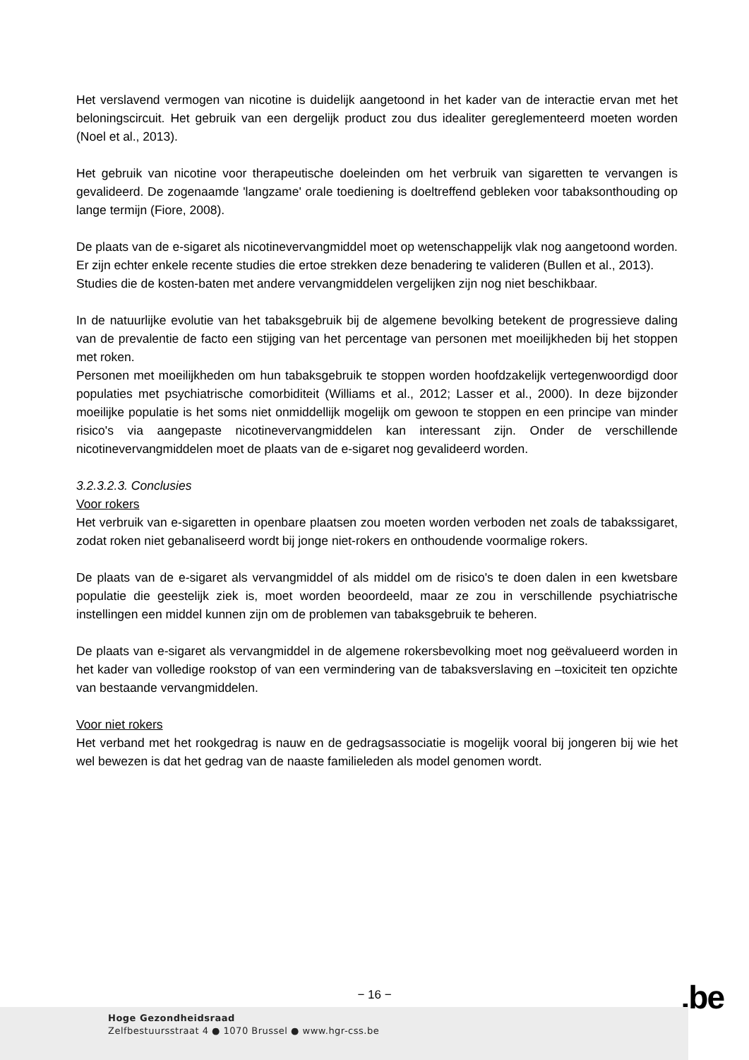Het verslavend vermogen van nicotine is duidelijk aangetoond in het kader van de interactie ervan met het beloningscircuit. Het gebruik van een dergelijk product zou dus idealiter gereglementeerd moeten worden (Noel et al., 2013).
Het gebruik van nicotine voor therapeutische doeleinden om het verbruik van sigaretten te vervangen is gevalideerd. De zogenaamde 'langzame' orale toediening is doeltreffend gebleken voor tabaksonthouding op lange termijn (Fiore, 2008).
De plaats van de e-sigaret als nicotinevervangmiddel moet op wetenschappelijk vlak nog aangetoond worden. Er zijn echter enkele recente studies die ertoe strekken deze benadering te valideren (Bullen et al., 2013).
Studies die de kosten-baten met andere vervangmiddelen vergelijken zijn nog niet beschikbaar.
In de natuurlijke evolutie van het tabaksgebruik bij de algemene bevolking betekent de progressieve daling van de prevalentie de facto een stijging van het percentage van personen met moeilijkheden bij het stoppen met roken.
Personen met moeilijkheden om hun tabaksgebruik te stoppen worden hoofdzakelijk vertegenwoordigd door populaties met psychiatrische comorbiditeit (Williams et al., 2012; Lasser et al., 2000). In deze bijzonder moeilijke populatie is het soms niet onmiddellijk mogelijk om gewoon te stoppen en een principe van minder risico's via aangepaste nicotinevervangmiddelen kan interessant zijn. Onder de verschillende nicotinevervangmiddelen moet de plaats van de e-sigaret nog gevalideerd worden.
3.2.3.2.3. Conclusies
Voor rokers
Het verbruik van e-sigaretten in openbare plaatsen zou moeten worden verboden net zoals de tabakssigaret, zodat roken niet gebanaliseerd wordt bij jonge niet-rokers en onthoudende voormalige rokers.
De plaats van de e-sigaret als vervangmiddel of als middel om de risico's te doen dalen in een kwetsbare populatie die geestelijk ziek is, moet worden beoordeeld, maar ze zou in verschillende psychiatrische instellingen een middel kunnen zijn om de problemen van tabaksgebruik te beheren.
De plaats van e-sigaret als vervangmiddel in de algemene rokersbevolking moet nog geëvalueerd worden in het kader van volledige rookstop of van een vermindering van de tabaksverslaving en –toxiciteit ten opzichte van bestaande vervangmiddelen.
Voor niet rokers
Het verband met het rookgedrag is nauw en de gedragsassociatie is mogelijk vooral bij jongeren bij wie het wel bewezen is dat het gedrag van de naaste familieleden als model genomen wordt.
− 16 − .be
Hoge Gezondheidsraad
Zelfbestuursstraat 4 ● 1070 Brussel ● www.hgr-css.be